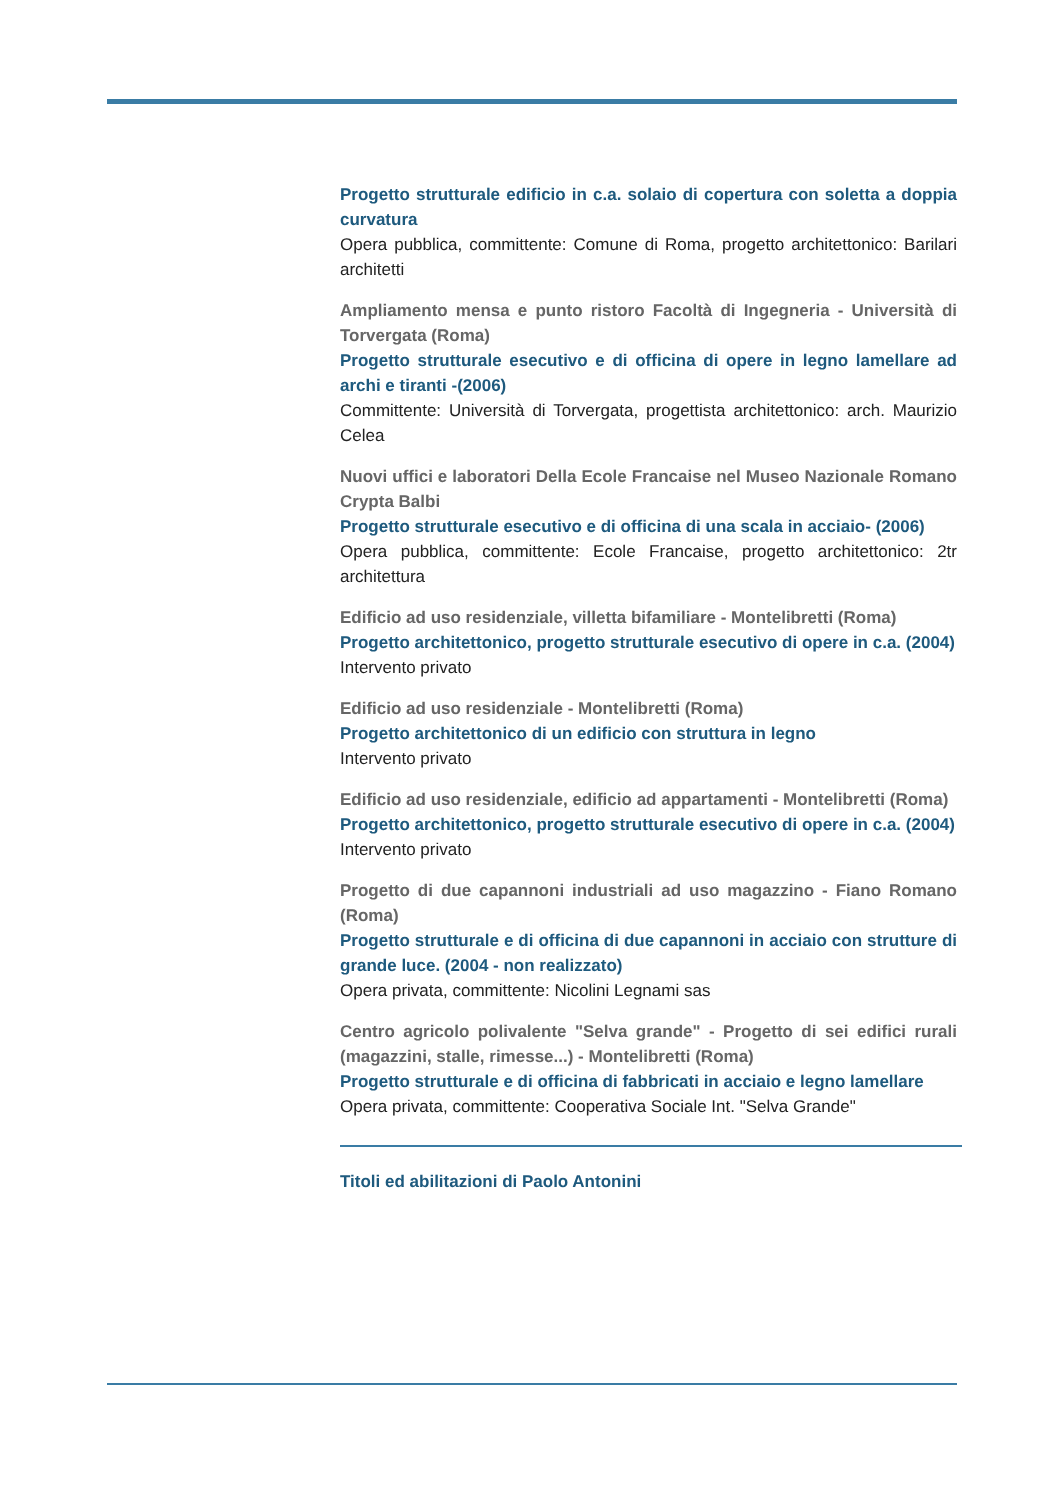Progetto strutturale edificio in c.a. solaio di copertura con soletta a doppia curvatura
Opera pubblica, committente: Comune di Roma, progetto architettonico: Barilari architetti
Ampliamento mensa e punto ristoro Facoltà di Ingegneria - Università di Torvergata (Roma)
Progetto strutturale esecutivo e di officina di opere in legno lamellare ad archi e tiranti -(2006)
Committente: Università di Torvergata, progettista architettonico: arch. Maurizio Celea
Nuovi uffici e laboratori Della Ecole Francaise nel Museo Nazionale Romano Crypta Balbi
Progetto strutturale esecutivo e di officina di una scala in acciaio- (2006)
Opera pubblica, committente: Ecole Francaise, progetto architettonico: 2tr architettura
Edificio ad uso residenziale, villetta bifamiliare - Montelibretti (Roma)
Progetto architettonico, progetto strutturale esecutivo di opere in c.a. (2004)
Intervento privato
Edificio ad uso residenziale - Montelibretti (Roma)
Progetto architettonico di un edificio con struttura in legno
Intervento privato
Edificio ad uso residenziale, edificio ad appartamenti - Montelibretti (Roma)
Progetto architettonico, progetto strutturale esecutivo di opere in c.a. (2004)
Intervento privato
Progetto di due capannoni industriali ad uso magazzino - Fiano Romano (Roma)
Progetto strutturale e di officina di due capannoni in acciaio con strutture di grande luce. (2004 - non realizzato)
Opera privata, committente: Nicolini Legnami sas
Centro agricolo polivalente "Selva grande" - Progetto di sei edifici rurali (magazzini, stalle, rimesse...) - Montelibretti (Roma)
Progetto strutturale e di officina di fabbricati in acciaio e legno lamellare
Opera privata, committente: Cooperativa Sociale Int. "Selva Grande"
Titoli ed abilitazioni di Paolo Antonini